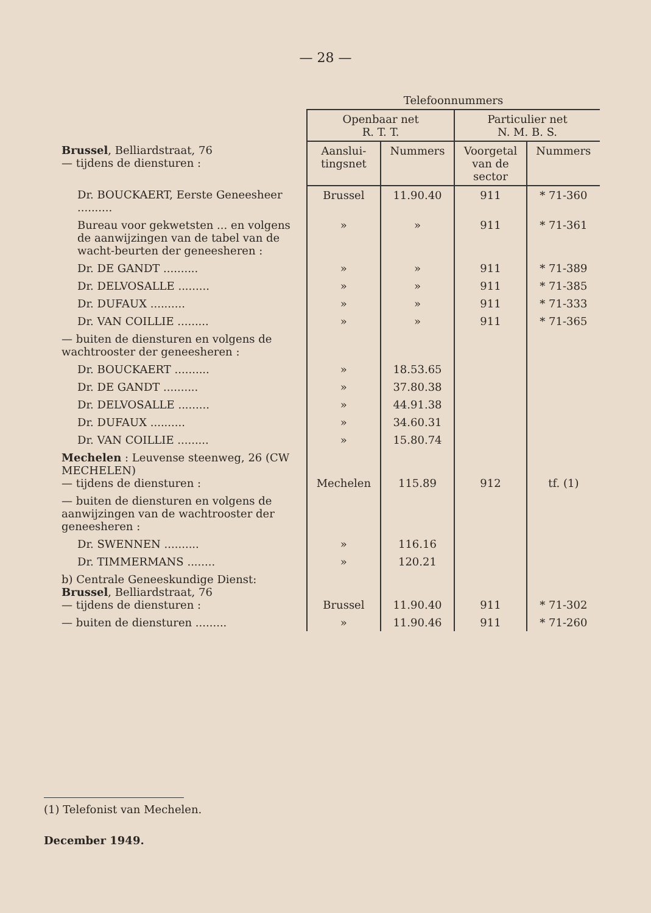— 28 —
| | Telefoonnummers | | | |
| --- | --- | --- | --- | --- |
| | Openbaar net R. T. T. | | Particulier net N. M. B. S. | |
| Brussel , Belliardstraat, 76 — tijdens de diensturen : | Aanslui- tingsnet | Nummers | Voorgetal van de sector | Nummers |
| Dr. BOUCKAERT, Eerste Geneesheer .......... | Brussel | 11.90.40 | 911 | * 71-360 |
| Bureau voor gekwetsten ... en volgens de aanwijzingen van de tabel van de wacht-beurten der geneesheren : | » | » | 911 | * 71-361 |
| Dr. DE GANDT .......... | » | » | 911 | * 71-389 |
| Dr. DELVOSALLE ......... | » | » | 911 | * 71-385 |
| Dr. DUFAUX .......... | » | » | 911 | * 71-333 |
| Dr. VAN COILLIE ......... | » | » | 911 | * 71-365 |
| — buiten de diensturen en volgens de wachtrooster der geneesheren : | | | | |
| Dr. BOUCKAERT .......... | » | 18.53.65 | | |
| Dr. DE GANDT .......... | » | 37.80.38 | | |
| Dr. DELVOSALLE ......... | » | 44.91.38 | | |
| Dr. DUFAUX .......... | » | 34.60.31 | | |
| Dr. VAN COILLIE ......... | » | 15.80.74 | | |
| Mechelen : Leuvense steenweg, 26 (CW MECHELEN) — tijdens de diensturen : | Mechelen | 115.89 | 912 | tf. (1) |
| — buiten de diensturen en volgens de aanwijzingen van de wachtrooster der geneesheren : | | | | |
| Dr. SWENNEN .......... | » | 116.16 | | |
| Dr. TIMMERMANS ........ | » | 120.21 | | |
| b) Centrale Geneeskundige Dienst: Brussel , Belliardstraat, 76 — tijdens de diensturen : | Brussel | 11.90.40 | 911 | * 71-302 |
| — buiten de diensturen ......... | » | 11.90.46 | 911 | * 71-260 |
(1) Telefonist van Mechelen.
December 1949.